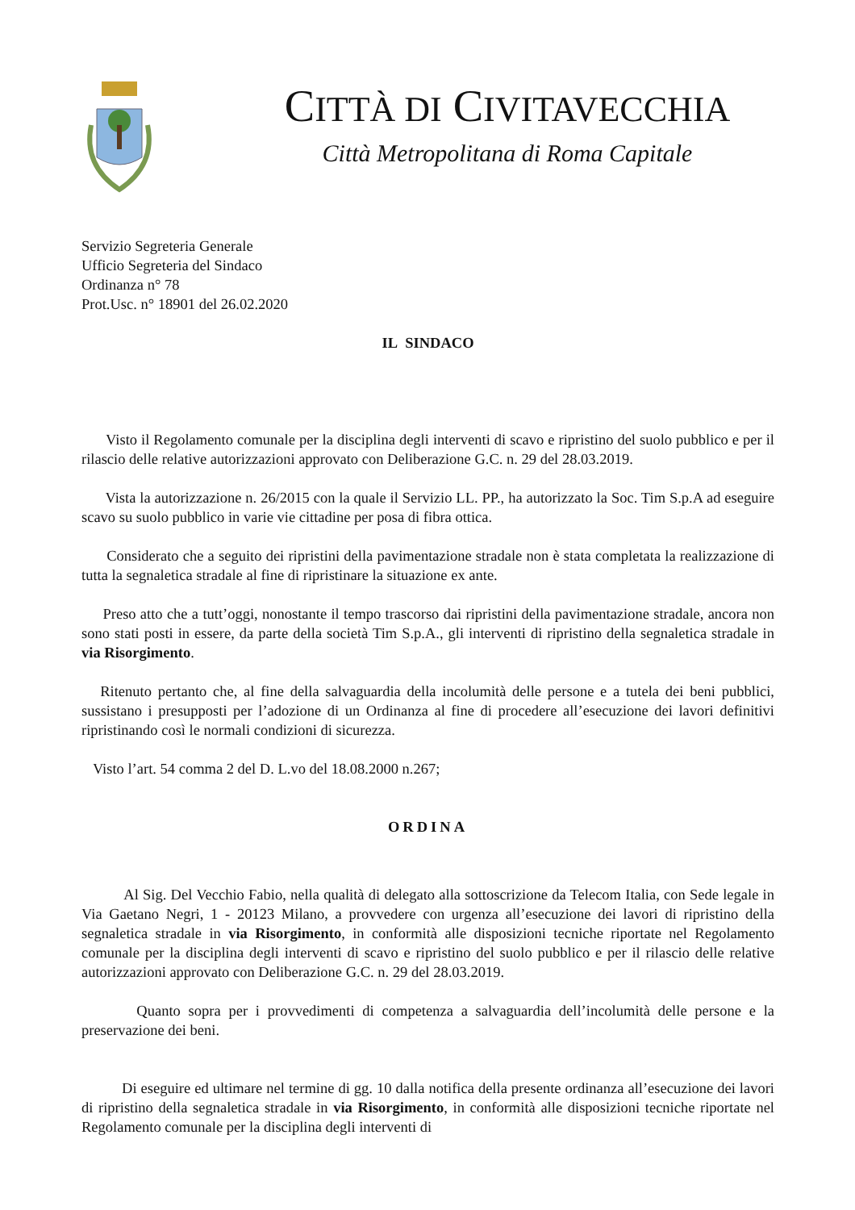CITTÀ DI CIVITAVECCHIA
Città Metropolitana di Roma Capitale
Servizio Segreteria Generale
Ufficio Segreteria del Sindaco
Ordinanza n° 78
Prot.Usc. n° 18901 del 26.02.2020
IL SINDACO
Visto il Regolamento comunale per la disciplina degli interventi di scavo e ripristino del suolo pubblico e per il rilascio delle relative autorizzazioni approvato con Deliberazione G.C. n. 29 del 28.03.2019.
Vista la autorizzazione n. 26/2015 con la quale il Servizio LL. PP., ha autorizzato la Soc. Tim S.p.A ad eseguire scavo su suolo pubblico in varie vie cittadine per posa di fibra ottica.
Considerato che a seguito dei ripristini della pavimentazione stradale non è stata completata la realizzazione di tutta la segnaletica stradale al fine di ripristinare la situazione ex ante.
Preso atto che a tutt’oggi, nonostante il tempo trascorso dai ripristini della pavimentazione stradale, ancora non sono stati posti in essere, da parte della società Tim S.p.A., gli interventi di ripristino della segnaletica stradale in via Risorgimento.
Ritenuto pertanto che, al fine della salvaguardia della incolumità delle persone e a tutela dei beni pubblici, sussistano i presupposti per l’adozione di un Ordinanza al fine di procedere all’esecuzione dei lavori definitivi ripristinando così le normali condizioni di sicurezza.
Visto l’art. 54 comma 2 del D. L.vo del 18.08.2000 n.267;
ORDINA
Al Sig. Del Vecchio Fabio, nella qualità di delegato alla sottoscrizione da Telecom Italia, con Sede legale in Via Gaetano Negri, 1 - 20123 Milano, a provvedere con urgenza all’esecuzione dei lavori di ripristino della segnaletica stradale in via Risorgimento, in conformità alle disposizioni tecniche riportate nel Regolamento comunale per la disciplina degli interventi di scavo e ripristino del suolo pubblico e per il rilascio delle relative autorizzazioni approvato con Deliberazione G.C. n. 29 del 28.03.2019.
Quanto sopra per i provvedimenti di competenza a salvaguardia dell’incolumità delle persone e la preservazione dei beni.
Di eseguire ed ultimare nel termine di gg. 10 dalla notifica della presente ordinanza all’esecuzione dei lavori di ripristino della segnaletica stradale in via Risorgimento, in conformità alle disposizioni tecniche riportate nel Regolamento comunale per la disciplina degli interventi di